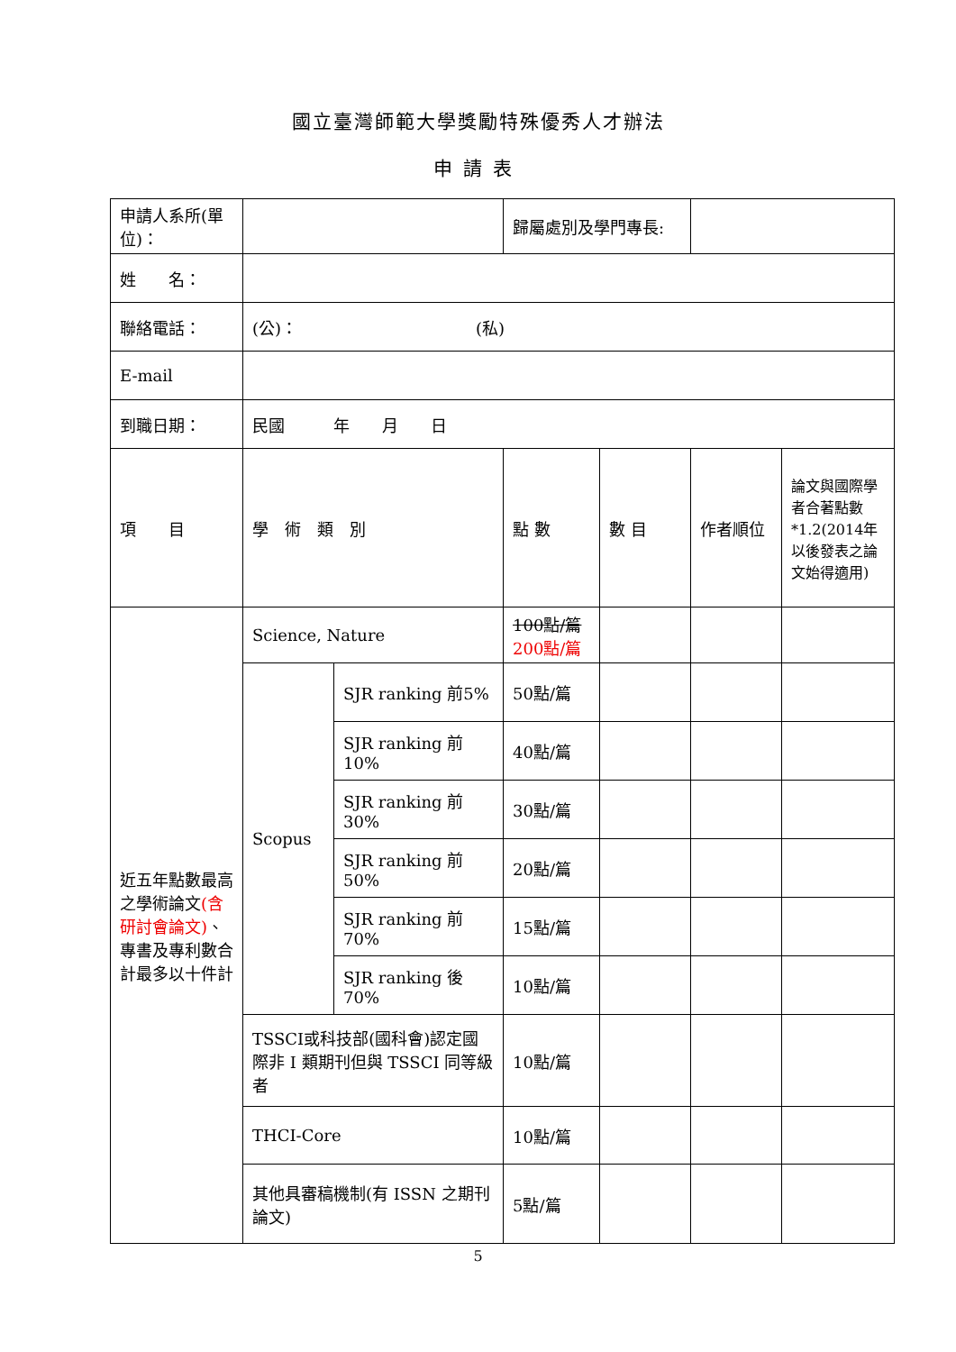國立臺灣師範大學獎勵特殊優秀人才辦法
申請表
| 申請人系所(單 位)： | | | 歸屬處別及學門專長: | | | |
| 姓 名： | | | | | | |
| 聯絡電話： | (公)： (私) | | | | | |
| E-mail | | | | | | |
| 到職日期： | 民國 年 月 日 | | | | | |
| 項 目 | 學 術 類 別 | | 點 數 | 數 目 | 作者順位 | 論文與國際學者合著點數*1.2(2014年以後發表之論文始得適用) |
| 近五年點數最高之學術論文 (含研討會論文) 、專書及專利數合計最多以十件計 | Science, Nature | | 100點/篇 200點/篇 | | | |
| | Scopus | SJR ranking 前5% | 50點/篇 | | | |
| | | SJR ranking 前10% | 40點/篇 | | | |
| | | SJR ranking 前30% | 30點/篇 | | | |
| | | SJR ranking 前50% | 20點/篇 | | | |
| | | SJR ranking 前70% | 15點/篇 | | | |
| | | SJR ranking 後70% | 10點/篇 | | | |
| | TSSCI或科技部(國科會)認定國際非 I 類期刊但與 TSSCI 同等級者 | | 10點/篇 | | | |
| | THCI-Core | | 10點/篇 | | | |
| | 其他具審稿機制(有 ISSN 之期刊論文) | | 5點/篇 | | | |
5